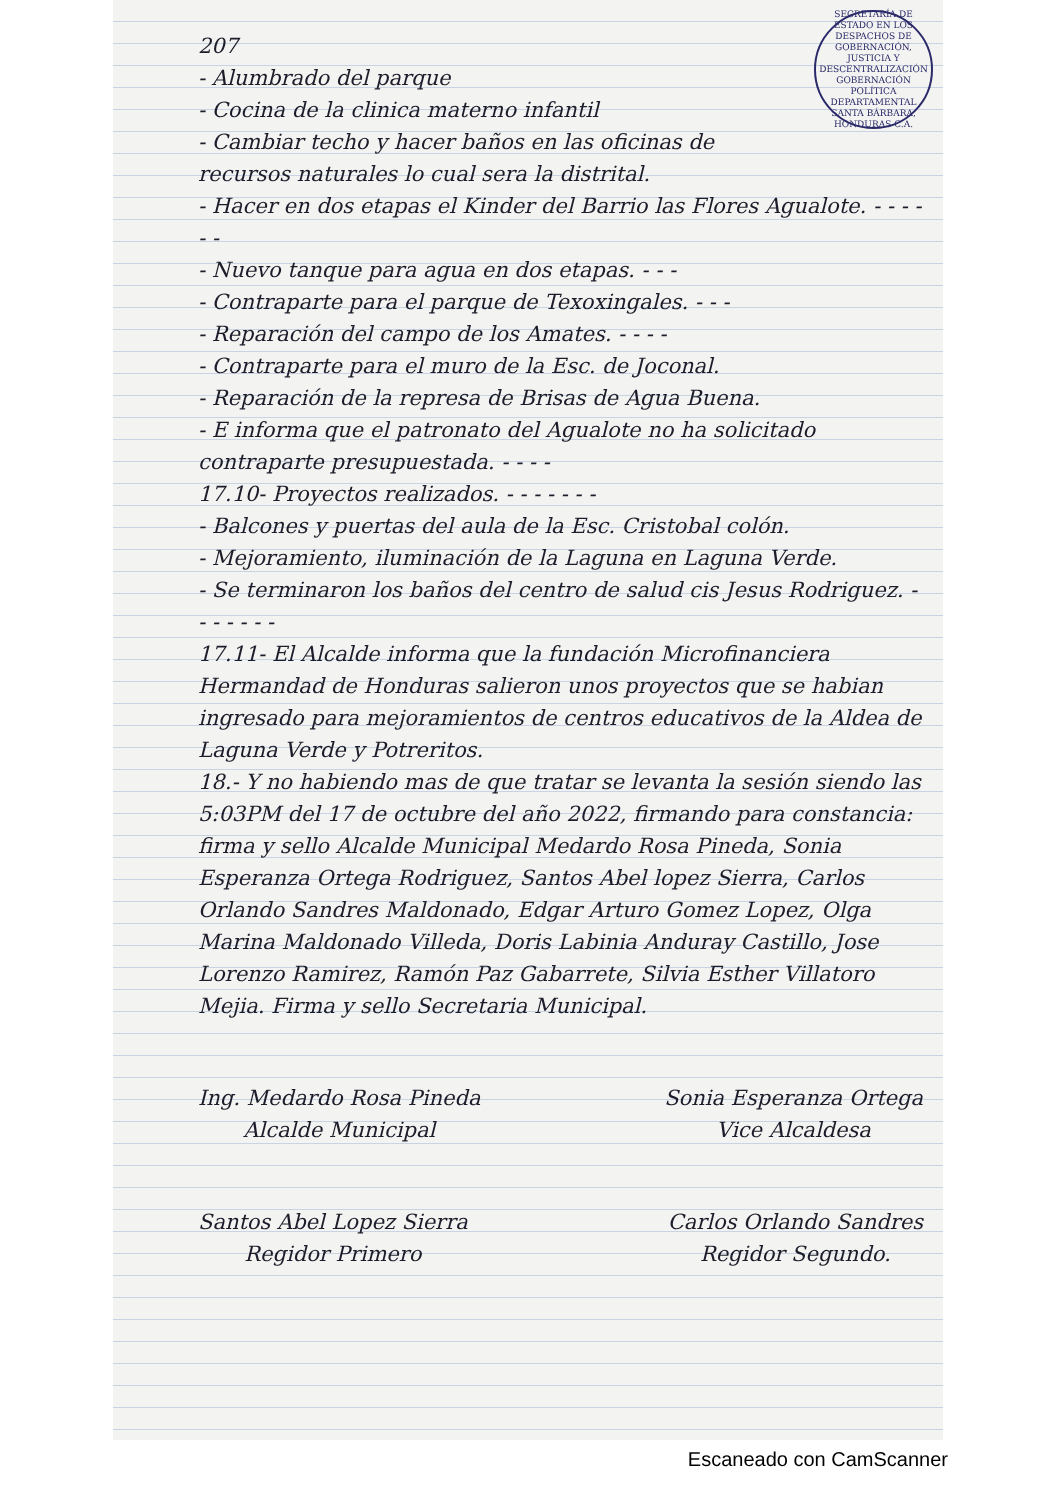SECRETARÍA DE ESTADO EN LOS DESPACHOS DE GOBERNACIÓN, JUSTICIA Y DESCENTRALIZACIÓN
GOBERNACIÓN POLÍTICA DEPARTAMENTAL
SANTA BÁRBARA, HONDURAS C.A.
207
- Alumbrado del parque
- Cocina de la clinica materno infantil
- Cambiar techo y hacer baños en las oficinas de recursos naturales lo cual sera la distrital.
- Hacer en dos etapas el Kinder del Barrio las Flores Agualote. - - - - - -
- Nuevo tanque para agua en dos etapas. - - -
- Contraparte para el parque de Texoxingales. - - -
- Reparación del campo de los Amates. - - - -
- Contraparte para el muro de la Esc. de Joconal.
- Reparación de la represa de Brisas de Agua Buena.
- E informa que el patronato del Agualote no ha solicitado contraparte presupuestada. - - - -
17.10- Proyectos realizados. - - - - - - -
- Balcones y puertas del aula de la Esc. Cristobal colón.
- Mejoramiento, iluminación de la Laguna en Laguna Verde.
- Se terminaron los baños del centro de salud cis Jesus Rodriguez. - - - - - - -
17.11- El Alcalde informa que la fundación Microfinanciera Hermandad de Honduras salieron unos proyectos que se habian ingresado para mejoramientos de centros educativos de la Aldea de Laguna Verde y Potreritos.
18.- Y no habiendo mas de que tratar se levanta la sesión siendo las 5:03PM del 17 de octubre del año 2022, firmando para constancia: firma y sello Alcalde Municipal Medardo Rosa Pineda, Sonia Esperanza Ortega Rodriguez, Santos Abel lopez Sierra, Carlos Orlando Sandres Maldonado, Edgar Arturo Gomez Lopez, Olga Marina Maldonado Villeda, Doris Labinia Anduray Castillo, Jose Lorenzo Ramirez, Ramón Paz Gabarrete, Silvia Esther Villatoro Mejia. Firma y sello Secretaria Municipal.
Ing. Medardo Rosa Pineda
Alcalde Municipal
Sonia Esperanza Ortega
Vice Alcaldesa
Santos Abel Lopez Sierra
Regidor Primero
Carlos Orlando Sandres
Regidor Segundo.
Escaneado con CamScanner